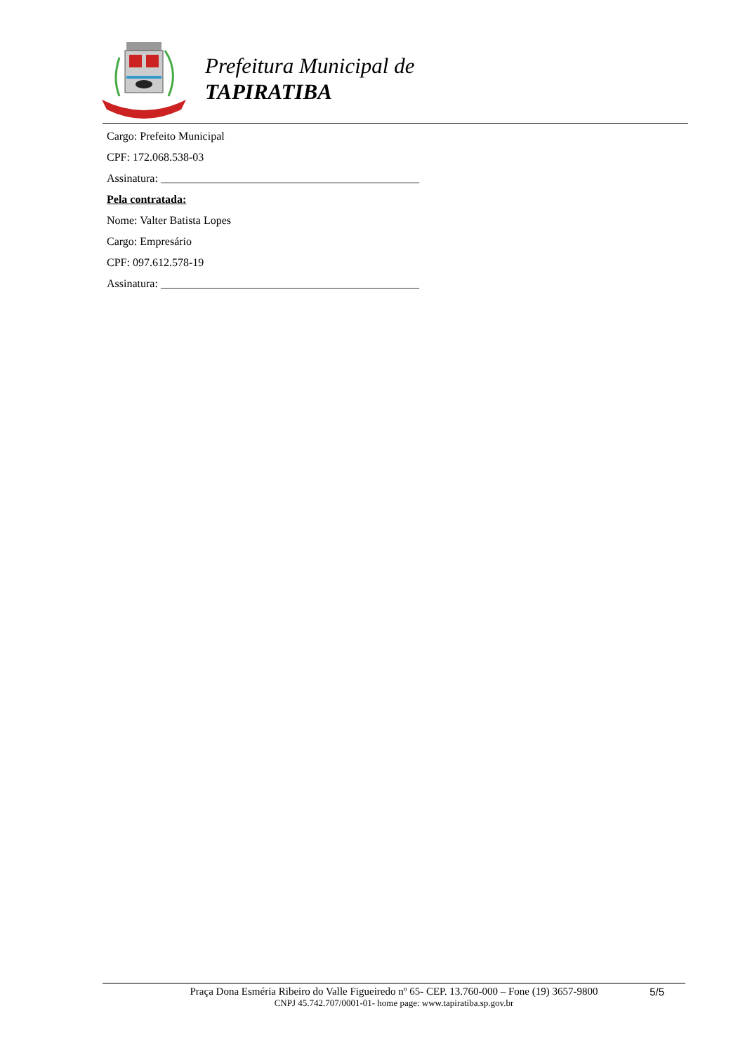Prefeitura Municipal de
TAPIRATIBA
Cargo: Prefeito Municipal
CPF: 172.068.538-03
Assinatura: ______________________________________________
Pela contratada:
Nome: Valter Batista Lopes
Cargo: Empresário
CPF: 097.612.578-19
Assinatura: ______________________________________________
Praça Dona Esméria Ribeiro do Valle Figueiredo nº 65- CEP. 13.760-000 – Fone (19) 3657-9800
CNPJ 45.742.707/0001-01- home page: www.tapiratiba.sp.gov.br
5/5